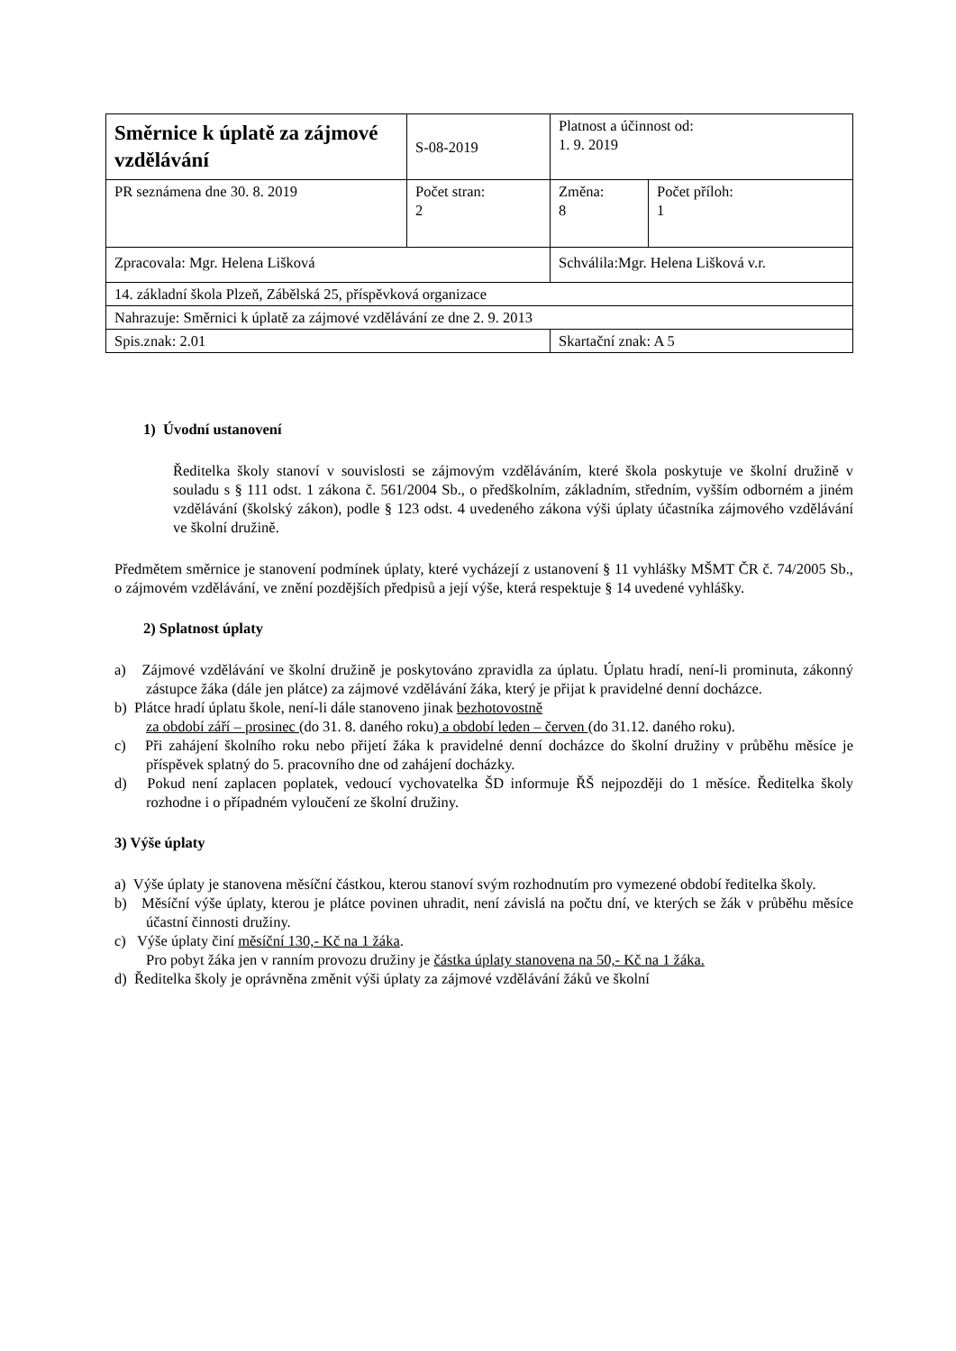| Směrnice k úplatě za zájmové vzdělávání | S-08-2019 | Platnost a účinnost od: 1. 9. 2019 | |
| PR seznámena dne 30. 8. 2019 | Počet stran: 2 | Změna: 8 | Počet příloh: 1 |
| Zpracovala: Mgr. Helena Lišková | | Schválila:Mgr. Helena Lišková v.r. | |
| 14. základní škola Plzeň, Zábělská 25, příspěvková organizace | | | |
| Nahrazuje: Směrnici k úplatě za zájmové vzdělávání ze dne 2. 9. 2013 | | | |
| Spis.znak: 2.01 | | Skartační znak: A 5 | |
1) Úvodní ustanovení
Ředitelka školy stanoví v souvislosti se zájmovým vzděláváním, které škola poskytuje ve školní družině v souladu s § 111 odst. 1 zákona č. 561/2004 Sb., o předškolním, základním, středním, vyšším odborném a jiném vzdělávání (školský zákon), podle § 123 odst. 4 uvedeného zákona výši úplaty účastníka zájmového vzdělávání ve školní družině.
Předmětem směrnice je stanovení podmínek úplaty, které vycházejí z ustanovení § 11 vyhlášky MŠMT ČR č. 74/2005 Sb., o zájmovém vzdělávání, ve znění pozdějších předpisů a její výše, která respektuje § 14 uvedené vyhlášky.
2) Splatnost úplaty
a) Zájmové vzdělávání ve školní družině je poskytováno zpravidla za úplatu. Úplatu hradí, není-li prominuta, zákonný zástupce žáka (dále jen plátce) za zájmové vzdělávání žáka, který je přijat k pravidelné denní docházce.
b) Plátce hradí úplatu škole, není-li dále stanoveno jinak bezhotovostně
za období září – prosinec (do 31. 8. daného roku) a období leden – červen (do 31.12. daného roku).
c) Při zahájení školního roku nebo přijetí žáka k pravidelné denní docházce do školní družiny v průběhu měsíce je příspěvek splatný do 5. pracovního dne od zahájení docházky.
d) Pokud není zaplacen poplatek, vedoucí vychovatelka ŠD informuje ŘŠ nejpozději do 1 měsíce. Ředitelka školy rozhodne i o případném vyloučení ze školní družiny.
3) Výše úplaty
a) Výše úplaty je stanovena měsíční částkou, kterou stanoví svým rozhodnutím pro vymezené období ředitelka školy.
b) Měsíční výše úplaty, kterou je plátce povinen uhradit, není závislá na počtu dní, ve kterých se žák v průběhu měsíce účastní činnosti družiny.
c) Výše úplaty činí měsíční 130,- Kč na 1 žáka.
Pro pobyt žáka jen v ranním provozu družiny je částka úplaty stanovena na 50,- Kč na 1 žáka.
d) Ředitelka školy je oprávněna změnit výši úplaty za zájmové vzdělávání žáků ve školní